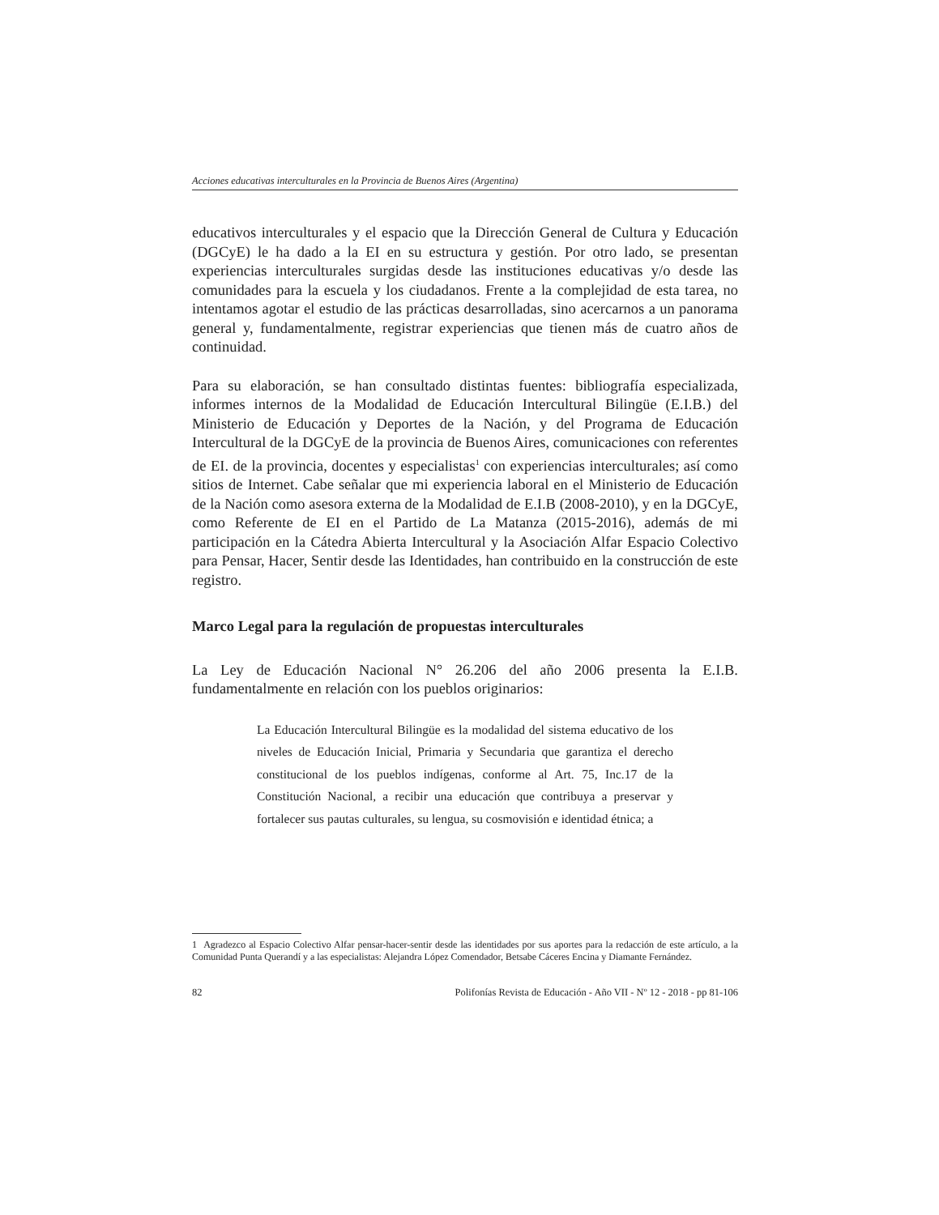Acciones educativas interculturales en la Provincia de Buenos Aires (Argentina)
educativos interculturales y el espacio que la Dirección General de Cultura y Educación (DGCyE) le ha dado a la EI en su estructura y gestión. Por otro lado, se presentan experiencias interculturales surgidas desde las instituciones educativas y/o desde las comunidades para la escuela y los ciudadanos. Frente a la complejidad de esta tarea, no intentamos agotar el estudio de las prácticas desarrolladas, sino acercarnos a un panorama general y, fundamentalmente, registrar experiencias que tienen más de cuatro años de continuidad.
Para su elaboración, se han consultado distintas fuentes: bibliografía especializada, informes internos de la Modalidad de Educación Intercultural Bilingüe (E.I.B.) del Ministerio de Educación y Deportes de la Nación, y del Programa de Educación Intercultural de la DGCyE de la provincia de Buenos Aires, comunicaciones con referentes de EI. de la provincia, docentes y especialistas<sup>1</sup> con experiencias interculturales; así como sitios de Internet. Cabe señalar que mi experiencia laboral en el Ministerio de Educación de la Nación como asesora externa de la Modalidad de E.I.B (2008-2010), y en la DGCyE, como Referente de EI en el Partido de La Matanza (2015-2016), además de mi participación en la Cátedra Abierta Intercultural y la Asociación Alfar Espacio Colectivo para Pensar, Hacer, Sentir desde las Identidades, han contribuido en la construcción de este registro.
Marco Legal para la regulación de propuestas interculturales
La Ley de Educación Nacional N° 26.206 del año 2006 presenta la E.I.B. fundamentalmente en relación con los pueblos originarios:
La Educación Intercultural Bilingüe es la modalidad del sistema educativo de los niveles de Educación Inicial, Primaria y Secundaria que garantiza el derecho constitucional de los pueblos indígenas, conforme al Art. 75, Inc.17 de la Constitución Nacional, a recibir una educación que contribuya a preservar y fortalecer sus pautas culturales, su lengua, su cosmovisión e identidad étnica; a
1 Agradezco al Espacio Colectivo Alfar pensar-hacer-sentir desde las identidades por sus aportes para la redacción de este artículo, a la Comunidad Punta Querandí y a las especialistas: Alejandra López Comendador, Betsabe Cáceres Encina y Diamante Fernández.
82 Polifonías Revista de Educación - Año VII - Nº 12 - 2018 - pp 81-106